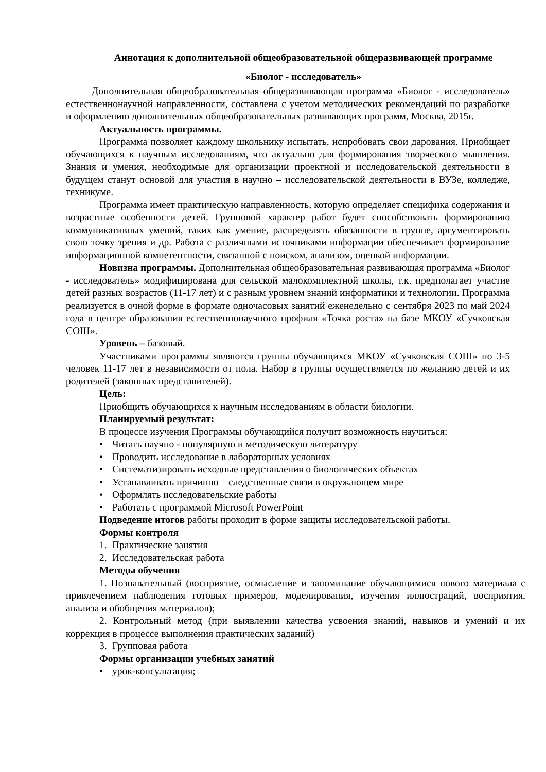Аннотация к дополнительной общеобразовательной общеразвивающей программе
«Биолог - исследователь»
Дополнительная общеобразовательная общеразвивающая программа «Биолог - исследователь» естественнонаучной направленности, составлена с учетом методических рекомендаций по разработке и оформлению дополнительных общеобразовательных развивающих программ, Москва, 2015г.
Актуальность программы.
Программа позволяет каждому школьнику испытать, испробовать свои дарования. Приобщает обучающихся к научным исследованиям, что актуально для формирования творческого мышления. Знания и умения, необходимые для организации проектной и исследовательской деятельности в будущем станут основой для участия в научно – исследовательской деятельности в ВУЗе, колледже, техникуме.
Программа имеет практическую направленность, которую определяет специфика содержания и возрастные особенности детей. Групповой характер работ будет способствовать формированию коммуникативных умений, таких как умение, распределять обязанности в группе, аргументировать свою точку зрения и др. Работа с различными источниками информации обеспечивает формирование информационной компетентности, связанной с поиском, анализом, оценкой информации.
Новизна программы. Дополнительная общеобразовательная развивающая программа «Биолог - исследователь» модифицирована для сельской малокомплектной школы, т.к. предполагает участие детей разных возрастов (11-17 лет) и с разным уровнем знаний информатики и технологии. Программа реализуется в очной форме в формате одночасовых занятий еженедельно с сентября 2023 по май 2024 года в центре образования естественнонаучного профиля «Точка роста» на базе МКОУ «Сучковская СОШ».
Уровень – базовый.
Участниками программы являются группы обучающихся МКОУ «Сучковская СОШ» по 3-5 человек 11-17 лет в независимости от пола. Набор в группы осуществляется по желанию детей и их родителей (законных представителей).
Цель:
Приобщить обучающихся к научным исследованиям в области биологии.
Планируемый результат:
В процессе изучения Программы обучающийся получит возможность научиться:
• Читать научно - популярную и методическую литературу
• Проводить исследование в лабораторных условиях
• Систематизировать исходные представления о биологических объектах
• Устанавливать причинно – следственные связи в окружающем мире
• Оформлять исследовательские работы
• Работать с программой Microsoft PowerPoint
Подведение итогов работы проходит в форме защиты исследовательской работы.
Формы контроля
1. Практические занятия
2. Исследовательская работа
Методы обучения
1. Познавательный (восприятие, осмысление и запоминание обучающимися нового материала с привлечением наблюдения готовых примеров, моделирования, изучения иллюстраций, восприятия, анализа и обобщения материалов);
2. Контрольный метод (при выявлении качества усвоения знаний, навыков и умений и их коррекция в процессе выполнения практических заданий)
3. Групповая работа
Формы организации учебных занятий
• урок-консультация;